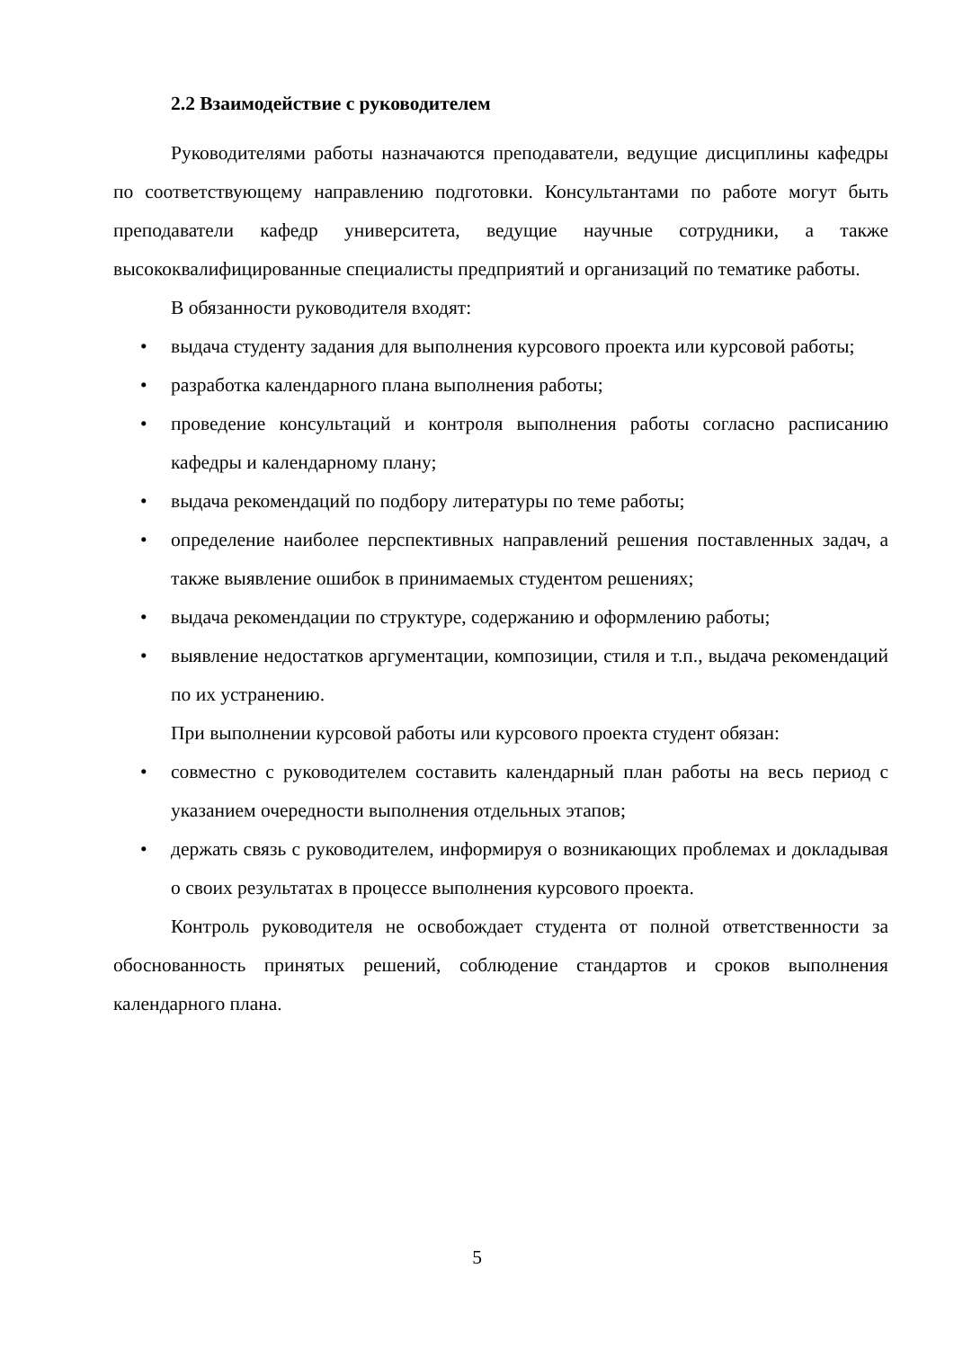2.2 Взаимодействие с руководителем
Руководителями работы назначаются преподаватели, ведущие дисциплины кафедры по соответствующему направлению подготовки. Консультантами по работе могут быть преподаватели кафедр университета, ведущие научные сотрудники, а также высококвалифицированные специалисты предприятий и организаций по тематике работы.
В обязанности руководителя входят:
• выдача студенту задания для выполнения курсового проекта или курсовой работы;
• разработка календарного плана выполнения работы;
• проведение консультаций и контроля выполнения работы согласно расписанию кафедры и календарному плану;
• выдача рекомендаций по подбору литературы по теме работы;
• определение наиболее перспективных направлений решения поставленных задач, а также выявление ошибок в принимаемых студентом решениях;
• выдача рекомендации по структуре, содержанию и оформлению работы;
• выявление недостатков аргументации, композиции, стиля и т.п., выдача рекомендаций по их устранению.
При выполнении курсовой работы или курсового проекта студент обязан:
• совместно с руководителем составить календарный план работы на весь период с указанием очередности выполнения отдельных этапов;
• держать связь с руководителем, информируя о возникающих проблемах и докладывая о своих результатах в процессе выполнения курсового проекта.
Контроль руководителя не освобождает студента от полной ответственности за обоснованность принятых решений, соблюдение стандартов и сроков выполнения календарного плана.
5